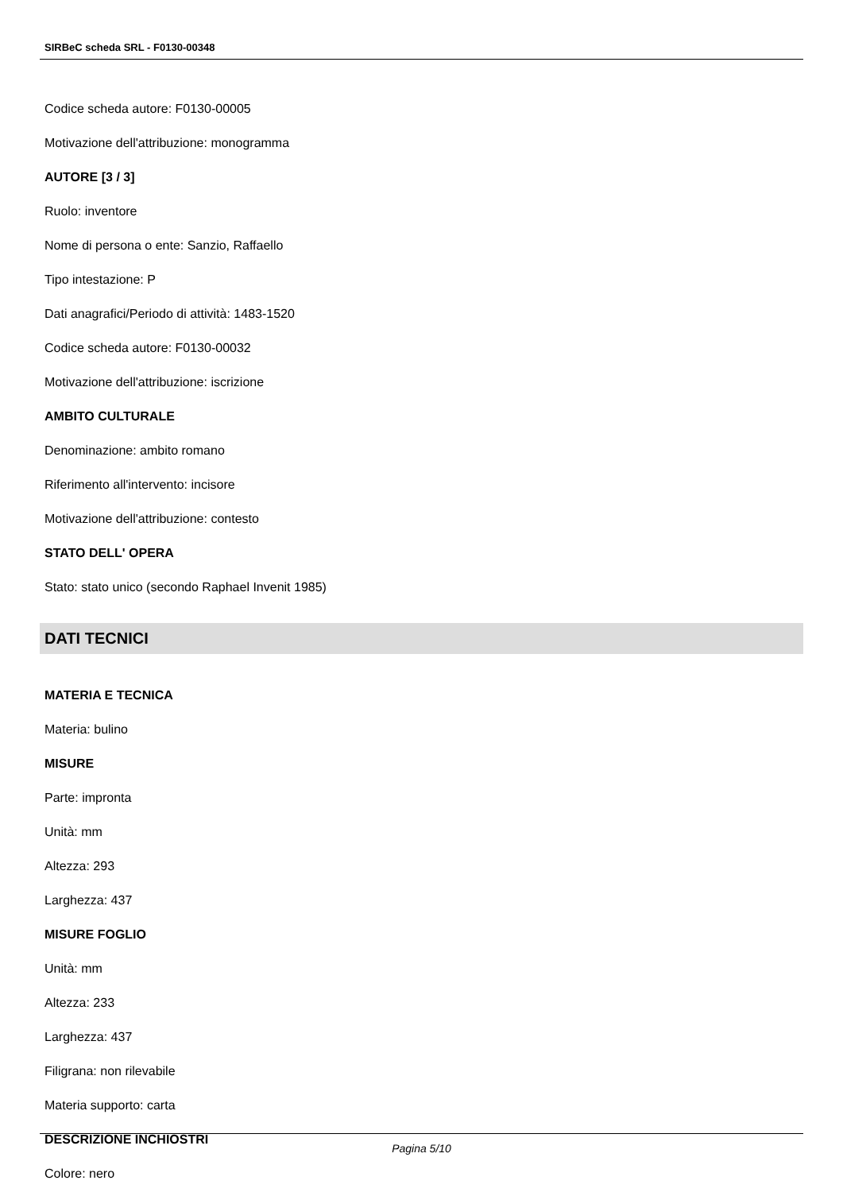SIRBeC scheda SRL - F0130-00348
Codice scheda autore: F0130-00005
Motivazione dell'attribuzione: monogramma
AUTORE [3 / 3]
Ruolo: inventore
Nome di persona o ente: Sanzio, Raffaello
Tipo intestazione: P
Dati anagrafici/Periodo di attività: 1483-1520
Codice scheda autore: F0130-00032
Motivazione dell'attribuzione: iscrizione
AMBITO CULTURALE
Denominazione: ambito romano
Riferimento all'intervento: incisore
Motivazione dell'attribuzione: contesto
STATO DELL' OPERA
Stato: stato unico (secondo Raphael Invenit 1985)
DATI TECNICI
MATERIA E TECNICA
Materia: bulino
MISURE
Parte: impronta
Unità: mm
Altezza: 293
Larghezza: 437
MISURE FOGLIO
Unità: mm
Altezza: 233
Larghezza: 437
Filigrana: non rilevabile
Materia supporto: carta
DESCRIZIONE INCHIOSTRI
Colore: nero
Pagina 5/10